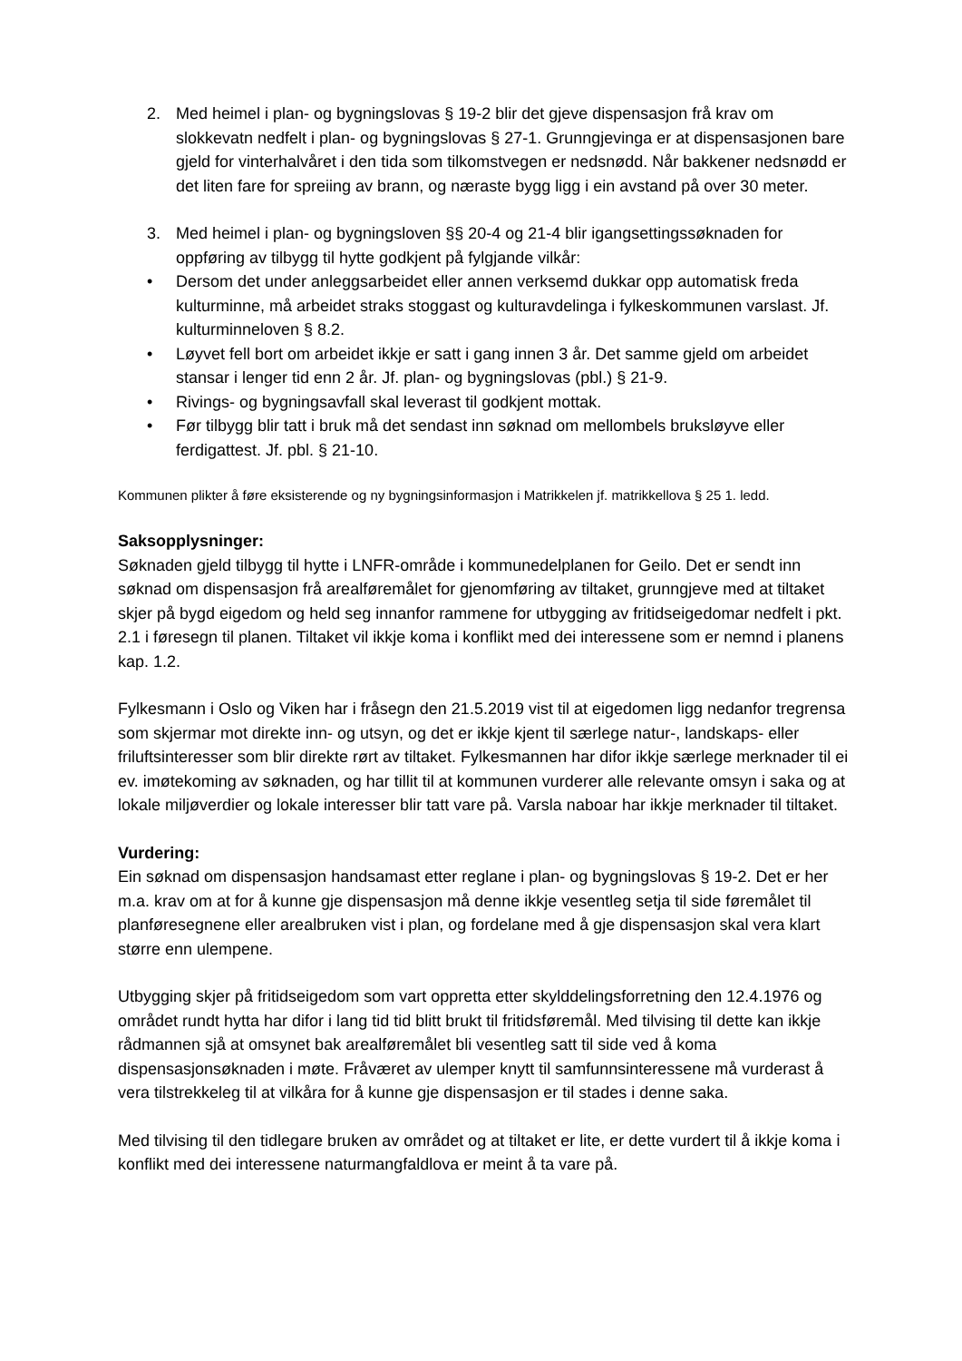2. Med heimel i plan- og bygningslovas § 19-2 blir det gjeve dispensasjon frå krav om slokkevatn nedfelt i plan- og bygningslovas § 27-1. Grunngjevinga er at dispensasjonen bare gjeld for vinterhalvåret i den tida som tilkomstvegen er nedsnødd. Når bakkener nedsnødd er det liten fare for spreiing av brann, og næraste bygg ligg i ein avstand på over 30 meter.
3. Med heimel i plan- og bygningsloven §§ 20-4 og 21-4 blir igangsettingssøknaden for oppføring av tilbygg til hytte godkjent på fylgjande vilkår:
• Dersom det under anleggsarbeidet eller annen verksemd dukkar opp automatisk freda kulturminne, må arbeidet straks stoggast og kulturavdelinga i fylkeskommunen varslast. Jf. kulturminneloven § 8.2.
• Løyvet fell bort om arbeidet ikkje er satt i gang innen 3 år. Det samme gjeld om arbeidet stansar i lenger tid enn 2 år. Jf. plan- og bygningslovas (pbl.) § 21-9.
• Rivings- og bygningsavfall skal leverast til godkjent mottak.
• Før tilbygg blir tatt i bruk må det sendast inn søknad om mellombels bruksløyve eller ferdigattest. Jf. pbl. § 21-10.
Kommunen plikter å føre eksisterende og ny bygningsinformasjon i Matrikkelen jf. matrikkellova § 25 1. ledd.
Saksopplysninger:
Søknaden gjeld tilbygg til hytte i LNFR-område i kommunedelplanen for Geilo. Det er sendt inn søknad om dispensasjon frå arealføremålet for gjenomføring av tiltaket, grunngjeve med at tiltaket skjer på bygd eigedom og held seg innanfor rammene for utbygging av fritidseigedomar nedfelt i pkt. 2.1 i føresegn til planen. Tiltaket vil ikkje koma i konflikt med dei interessene som er nemnd i planens kap. 1.2.
Fylkesmann i Oslo og Viken har i fråsegn den 21.5.2019 vist til at eigedomen ligg nedanfor tregrensa som skjermar mot direkte inn- og utsyn, og det er ikkje kjent til særlege natur-, landskaps- eller friluftsinteresser som blir direkte rørt av tiltaket. Fylkesmannen har difor ikkje særlege merknader til ei ev. imøtekoming av søknaden, og har tillit til at kommunen vurderer alle relevante omsyn i saka og at lokale miljøverdier og lokale interesser blir tatt vare på. Varsla naboar har ikkje merknader til tiltaket.
Vurdering:
Ein søknad om dispensasjon handsamast etter reglane i plan- og bygningslovas § 19-2. Det er her m.a. krav om at for å kunne gje dispensasjon må denne ikkje vesentleg setja til side føremålet til planføresegnene eller arealbruken vist i plan, og fordelane med å gje dispensasjon skal vera klart større enn ulempene.
Utbygging skjer på fritidseigedom som vart oppretta etter skylddelingsforretning den 12.4.1976 og området rundt hytta har difor i lang tid tid blitt brukt til fritidsføremål. Med tilvising til dette kan ikkje rådmannen sjå at omsynet bak arealføremålet bli vesentleg satt til side ved å koma dispensasjonsøknaden i møte. Fråværet av ulemper knytt til samfunnsinteressene må vurderast å vera tilstrekkeleg til at vilkåra for å kunne gje dispensasjon er til stades i denne saka.
Med tilvising til den tidlegare bruken av området og at tiltaket er lite, er dette vurdert til å ikkje koma i konflikt med dei interessene naturmangfaldlova er meint å ta vare på.